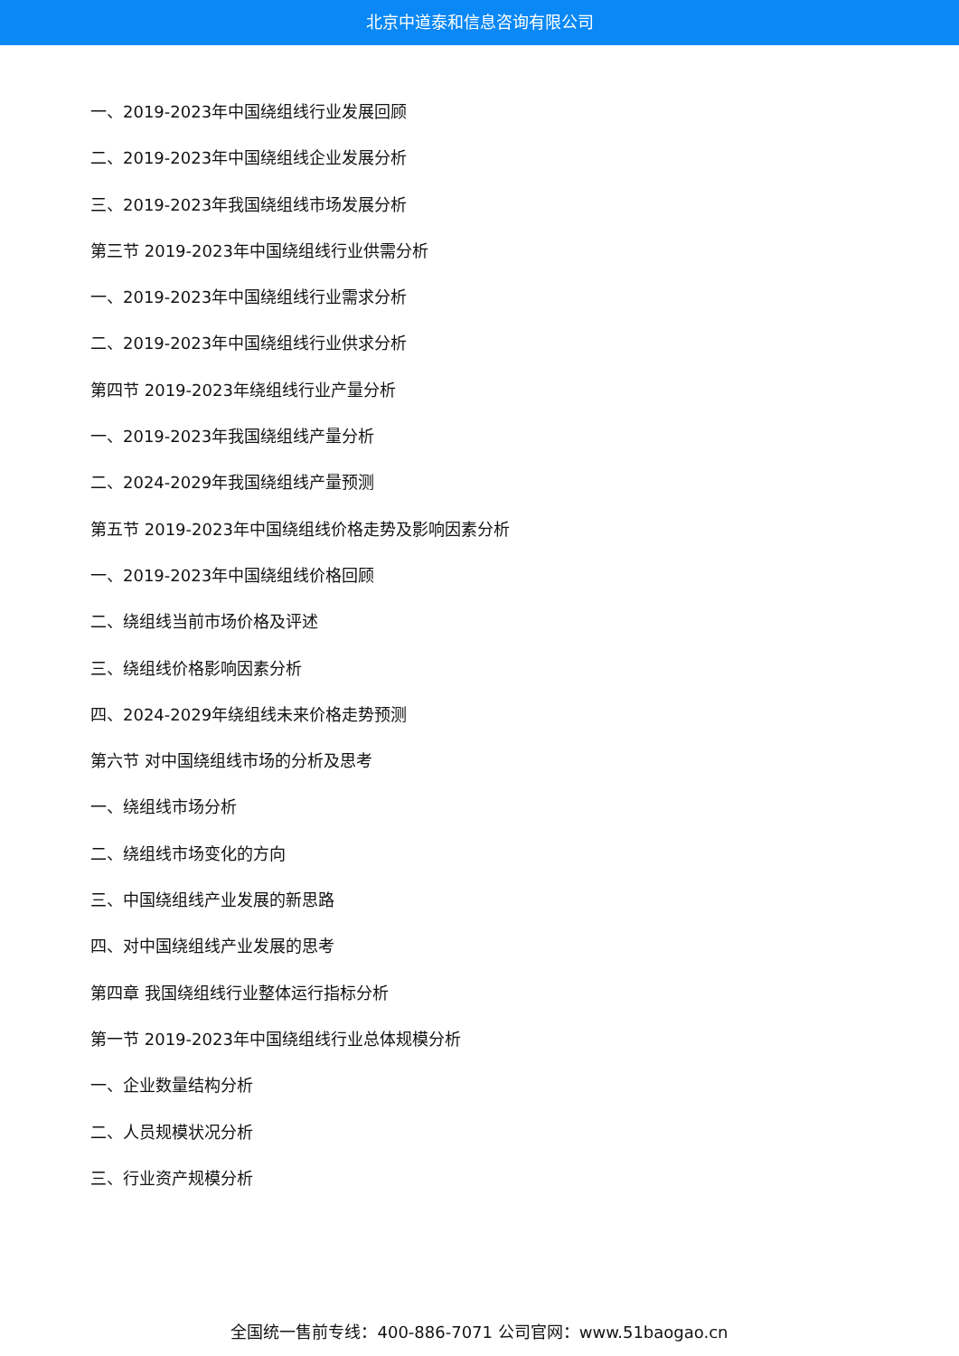北京中道泰和信息咨询有限公司
一、2019-2023年中国绕组线行业发展回顾
二、2019-2023年中国绕组线企业发展分析
三、2019-2023年我国绕组线市场发展分析
第三节 2019-2023年中国绕组线行业供需分析
一、2019-2023年中国绕组线行业需求分析
二、2019-2023年中国绕组线行业供求分析
第四节 2019-2023年绕组线行业产量分析
一、2019-2023年我国绕组线产量分析
二、2024-2029年我国绕组线产量预测
第五节 2019-2023年中国绕组线价格走势及影响因素分析
一、2019-2023年中国绕组线价格回顾
二、绕组线当前市场价格及评述
三、绕组线价格影响因素分析
四、2024-2029年绕组线未来价格走势预测
第六节 对中国绕组线市场的分析及思考
一、绕组线市场分析
二、绕组线市场变化的方向
三、中国绕组线产业发展的新思路
四、对中国绕组线产业发展的思考
第四章 我国绕组线行业整体运行指标分析
第一节 2019-2023年中国绕组线行业总体规模分析
一、企业数量结构分析
二、人员规模状况分析
三、行业资产规模分析
全国统一售前专线：400-886-7071 公司官网：www.51baogao.cn